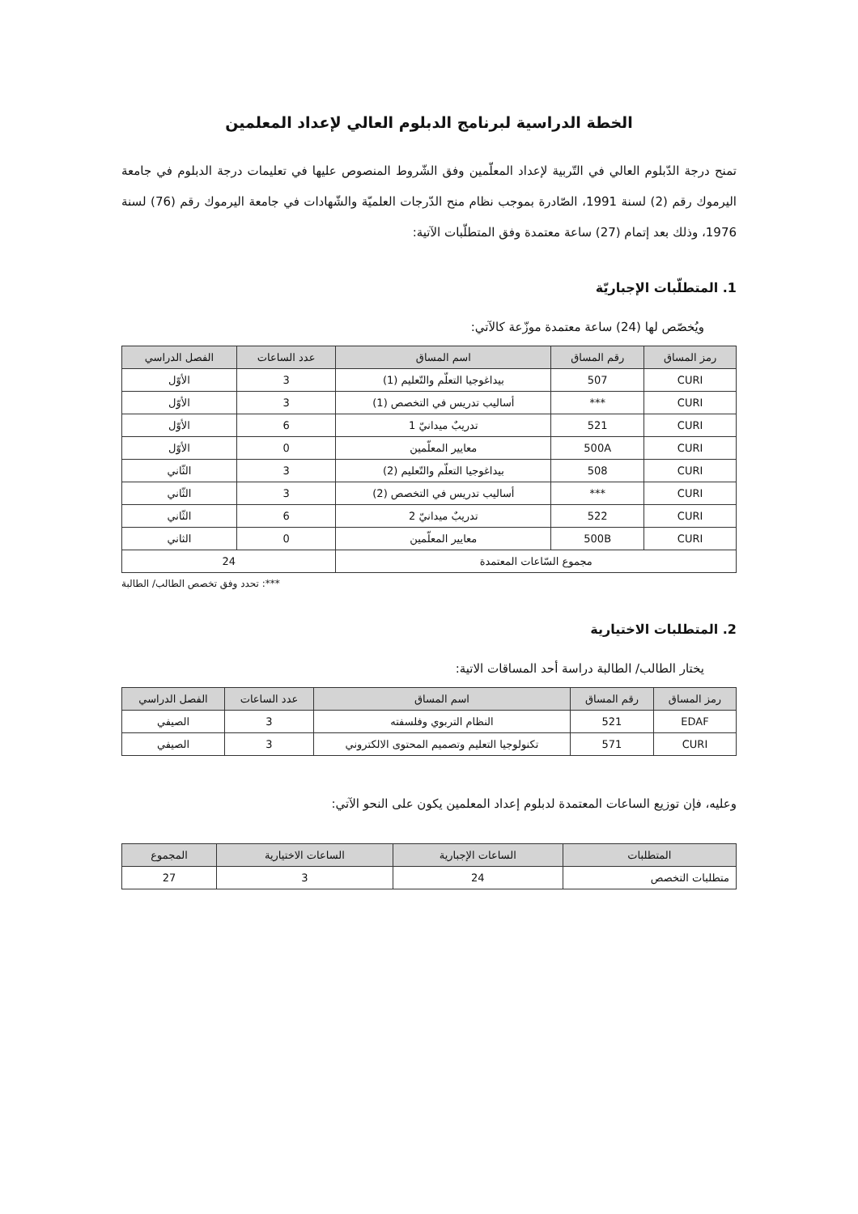الخطة الدراسية لبرنامج الدبلوم العالي لإعداد المعلمين
تمنح درجة الدّبلوم العالي في التّربية لإعداد المعلّمين وفق الشّروط المنصوص عليها في تعليمات درجة الدبلوم في جامعة اليرموك رقم (2) لسنة 1991، الصّادرة بموجب نظام منح الدّرجات العلميّة والشّهادات في جامعة اليرموك رقم (76) لسنة 1976، وذلك بعد إتمام (27) ساعة معتمدة وفق المتطلّبات الآتية:
1. المتطلّبات الإجباريّة
ويُخصّص لها (24) ساعة معتمدة موزّعة كالآتي:
| رمز المساق | رقم المساق | اسم المساق | عدد الساعات | الفصل الدراسي |
| --- | --- | --- | --- | --- |
| CURI | 507 | بيداغوجيا التعلّم والتّعليم (1) | 3 | الأوّل |
| CURI | *** | أساليب تدريس في التخصص (1) | 3 | الأوّل |
| CURI | 521 | تدريبٌ ميدانيّ 1 | 6 | الأوّل |
| CURI | 500A | معايير المعلّمين | 0 | الأوّل |
| CURI | 508 | بيداغوجيا التعلّم والتّعليم (2) | 3 | الثّاني |
| CURI | *** | أساليب تدريس في التخصص (2) | 3 | الثّاني |
| CURI | 522 | تدريبٌ ميدانيّ 2 | 6 | الثّاني |
| CURI | 500B | معايير المعلّمين | 0 | الثاني |
| مجموع السّاعات المعتمدة | | | 24 | |
***: تحدد وفق تخصص الطالب/ الطالبة
2. المتطلبات الاختيارية
يختار الطالب/ الطالبة دراسة أحد المساقات الاتية:
| رمز المساق | رقم المساق | اسم المساق | عدد الساعات | الفصل الدراسي |
| --- | --- | --- | --- | --- |
| EDAF | 521 | النظام التربوي وفلسفته | 3 | الصيفي |
| CURI | 571 | تكنولوجيا التعليم وتصميم المحتوى الالكتروني | 3 | الصيفي |
وعليه، فإن توزيع الساعات المعتمدة لدبلوم إعداد المعلمين يكون على النحو الآتي:
| المتطلبات | الساعات الإجبارية | الساعات الاختيارية | المجموع |
| --- | --- | --- | --- |
| متطلبات التخصص | 24 | 3 | 27 |